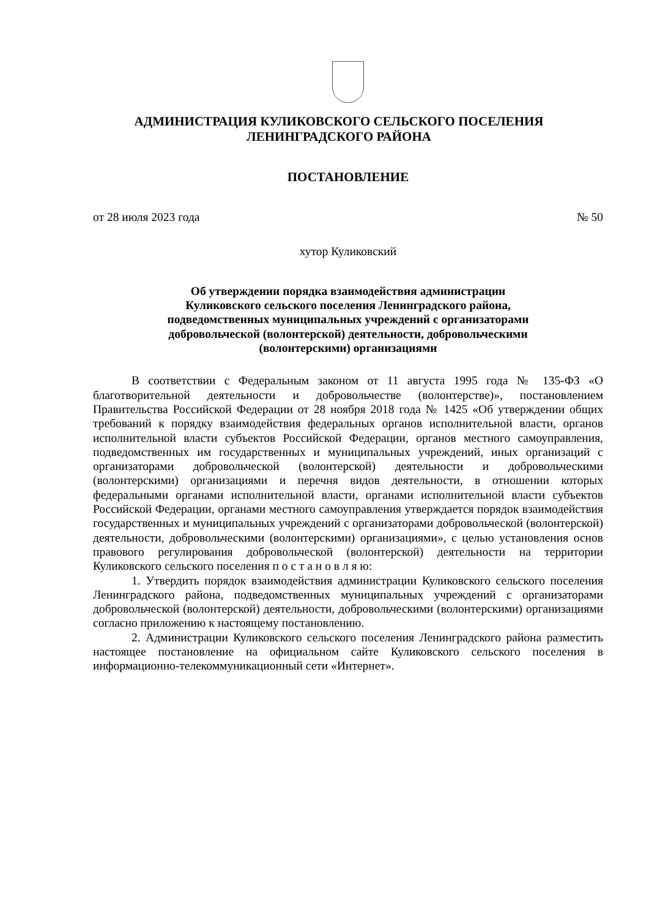АДМИНИСТРАЦИЯ КУЛИКОВСКОГО СЕЛЬСКОГО ПОСЕЛЕНИЯ
ЛЕНИНГРАДСКОГО РАЙОНА
ПОСТАНОВЛЕНИЕ
от 28 июля 2023 года № 50
хутор Куликовский
Об утверждении порядка взаимодействия администрации
Куликовского сельского поселения Ленинградского района,
подведомственных муниципальных учреждений с организаторами
добровольческой (волонтерской) деятельности, добровольческими
(волонтерскими) организациями
В соответствии с Федеральным законом от 11 августа 1995 года № 135-ФЗ «О благотворительной деятельности и добровольчестве (волонтерстве)», постановлением Правительства Российской Федерации от 28 ноября 2018 года № 1425 «Об утверждении общих требований к порядку взаимодействия федеральных органов исполнительной власти, органов исполнительной власти субъектов Российской Федерации, органов местного самоуправления, подведомственных им государственных и муниципальных учреждений, иных организаций с организаторами добровольческой (волонтерской) деятельности и добровольческими (волонтерскими) организациями и перечня видов деятельности, в отношении которых федеральными органами исполнительной власти, органами исполнительной власти субъектов Российской Федерации, органами местного самоуправления утверждается порядок взаимодействия государственных и муниципальных учреждений с организаторами добровольческой (волонтерской) деятельности, добровольческими (волонтерскими) организациями», с целью установления основ правового регулирования добровольческой (волонтерской) деятельности на территории Куликовского сельского поселения п о с т а н о в л я ю:
1. Утвердить порядок взаимодействия администрации Куликовского сельского поселения Ленинградского района, подведомственных муниципальных учреждений с организаторами добровольческой (волонтерской) деятельности, добровольческими (волонтерскими) организациями согласно приложению к настоящему постановлению.
2. Администрации Куликовского сельского поселения Ленинградского района разместить настоящее постановление на официальном сайте Куликовского сельского поселения в информационно-телекоммуникационный сети «Интернет».